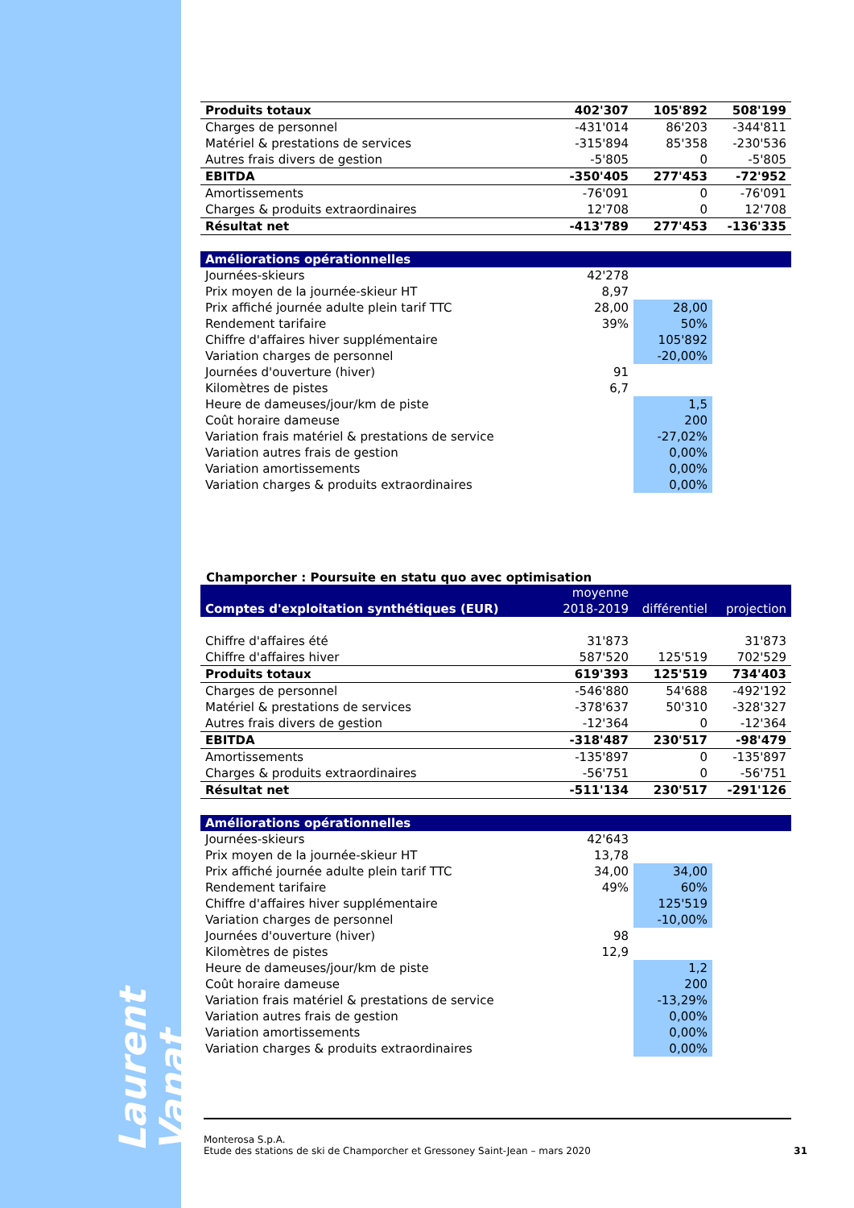Laurent Vanat
| Produits totaux | 402'307 | 105'892 | 508'199 |
| Charges de personnel | -431'014 | 86'203 | -344'811 |
| Matériel & prestations de services | -315'894 | 85'358 | -230'536 |
| Autres frais divers de gestion | -5'805 | 0 | -5'805 |
| EBITDA | -350'405 | 277'453 | -72'952 |
| Amortissements | -76'091 | 0 | -76'091 |
| Charges & produits extraordinaires | 12'708 | 0 | 12'708 |
| Résultat net | -413'789 | 277'453 | -136'335 |
| Améliorations opérationnelles | | | |
| Journées-skieurs | 42'278 | | |
| Prix moyen de la journée-skieur HT | 8,97 | | |
| Prix affiché journée adulte plein tarif TTC | 28,00 | 28,00 | |
| Rendement tarifaire | 39% | 50% | |
| Chiffre d'affaires hiver supplémentaire | | 105'892 | |
| Variation charges de personnel | | -20,00% | |
| Journées d'ouverture (hiver) | 91 | | |
| Kilomètres de pistes | 6,7 | | |
| Heure de dameuses/jour/km de piste | | 1,5 | |
| Coût horaire dameuse | | 200 | |
| Variation frais matériel & prestations de service | | -27,02% | |
| Variation autres frais de gestion | | 0,00% | |
| Variation amortissements | | 0,00% | |
| Variation charges & produits extraordinaires | | 0,00% | |
Champorcher : Poursuite en statu quo avec optimisation
| Comptes d'exploitation synthétiques (EUR) | moyenne 2018-2019 | différentiel | projection |
| Chiffre d'affaires été | 31'873 | | 31'873 |
| Chiffre d'affaires hiver | 587'520 | 125'519 | 702'529 |
| Produits totaux | 619'393 | 125'519 | 734'403 |
| Charges de personnel | -546'880 | 54'688 | -492'192 |
| Matériel & prestations de services | -378'637 | 50'310 | -328'327 |
| Autres frais divers de gestion | -12'364 | 0 | -12'364 |
| EBITDA | -318'487 | 230'517 | -98'479 |
| Amortissements | -135'897 | 0 | -135'897 |
| Charges & produits extraordinaires | -56'751 | 0 | -56'751 |
| Résultat net | -511'134 | 230'517 | -291'126 |
| Améliorations opérationnelles | | | |
| Journées-skieurs | 42'643 | | |
| Prix moyen de la journée-skieur HT | 13,78 | | |
| Prix affiché journée adulte plein tarif TTC | 34,00 | 34,00 | |
| Rendement tarifaire | 49% | 60% | |
| Chiffre d'affaires hiver supplémentaire | | 125'519 | |
| Variation charges de personnel | | -10,00% | |
| Journées d'ouverture (hiver) | 98 | | |
| Kilomètres de pistes | 12,9 | | |
| Heure de dameuses/jour/km de piste | | 1,2 | |
| Coût horaire dameuse | | 200 | |
| Variation frais matériel & prestations de service | | -13,29% | |
| Variation autres frais de gestion | | 0,00% | |
| Variation amortissements | | 0,00% | |
| Variation charges & produits extraordinaires | | 0,00% | |
Monterosa S.p.A.
Etude des stations de ski de Champorcher et Gressoney Saint-Jean – mars 2020
31